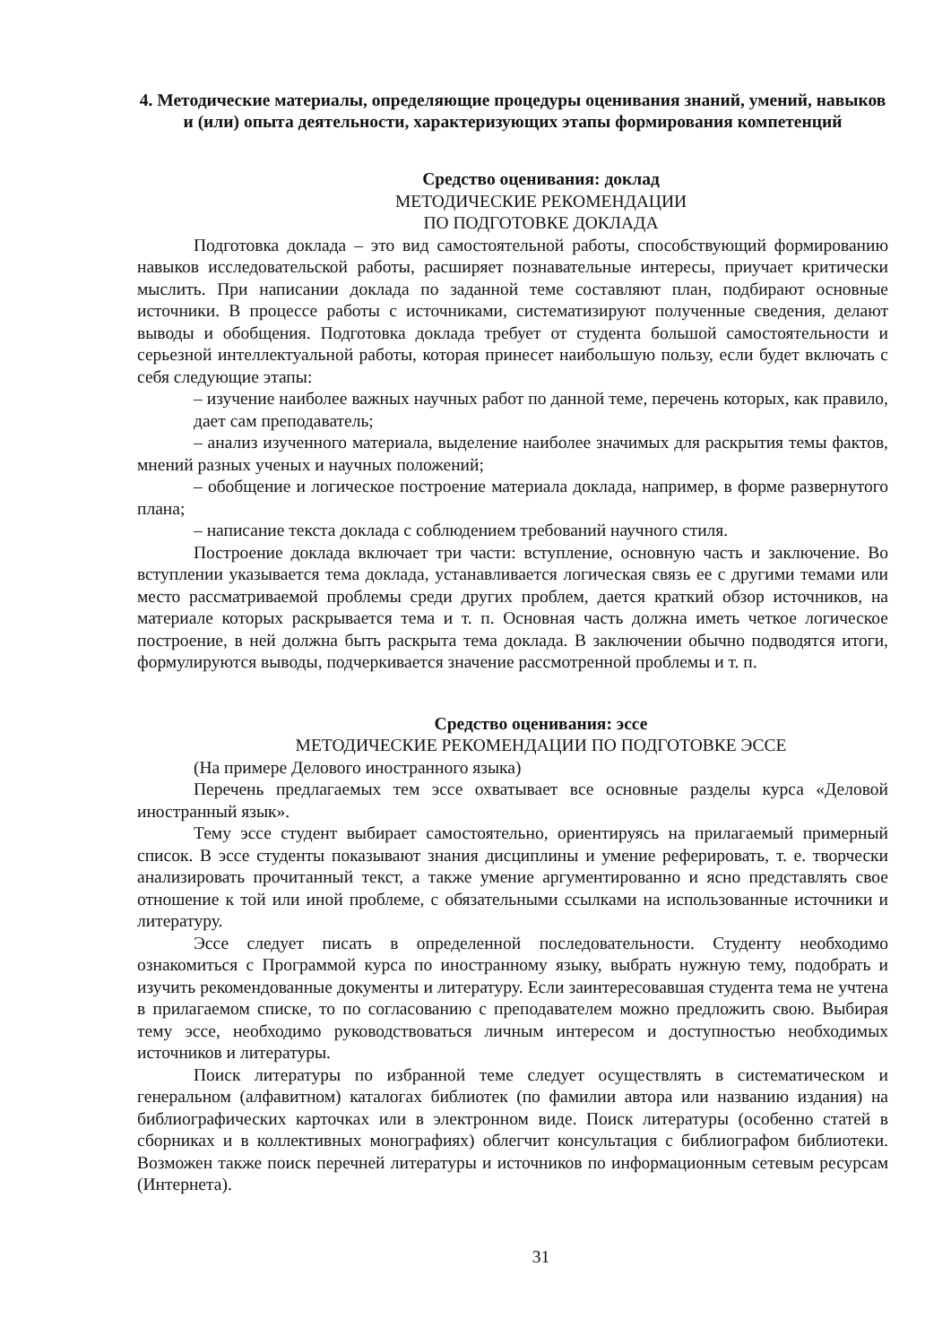4. Методические материалы, определяющие процедуры оценивания знаний, умений, навыков и (или) опыта деятельности, характеризующих этапы формирования компетенций
Средство оценивания: доклад
МЕТОДИЧЕСКИЕ РЕКОМЕНДАЦИИ
ПО ПОДГОТОВКЕ ДОКЛАДА
Подготовка доклада – это вид самостоятельной работы, способствующий формированию навыков исследовательской работы, расширяет познавательные интересы, приучает критически мыслить. При написании доклада по заданной теме составляют план, подбирают основные источники. В процессе работы с источниками, систематизируют полученные сведения, делают выводы и обобщения. Подготовка доклада требует от студента большой самостоятельности и серьезной интеллектуальной работы, которая принесет наибольшую пользу, если будет включать с себя следующие этапы:
– изучение наиболее важных научных работ по данной теме, перечень которых, как правило, дает сам преподаватель;
– анализ изученного материала, выделение наиболее значимых для раскрытия темы фактов, мнений разных ученых и научных положений;
– обобщение и логическое построение материала доклада, например, в форме развернутого плана;
– написание текста доклада с соблюдением требований научного стиля.
Построение доклада включает три части: вступление, основную часть и заключение. Во вступлении указывается тема доклада, устанавливается логическая связь ее с другими темами или место рассматриваемой проблемы среди других проблем, дается краткий обзор источников, на материале которых раскрывается тема и т. п. Основная часть должна иметь четкое логическое построение, в ней должна быть раскрыта тема доклада. В заключении обычно подводятся итоги, формулируются выводы, подчеркивается значение рассмотренной проблемы и т. п.
Средство оценивания: эссе
МЕТОДИЧЕСКИЕ РЕКОМЕНДАЦИИ ПО ПОДГОТОВКЕ ЭССЕ
(На примере Делового иностранного языка)
Перечень предлагаемых тем эссе охватывает все основные разделы курса «Деловой иностранный язык».
Тему эссе студент выбирает самостоятельно, ориентируясь на прилагаемый примерный список. В эссе студенты показывают знания дисциплины и умение реферировать, т. е. творчески анализировать прочитанный текст, а также умение аргументированно и ясно представлять свое отношение к той или иной проблеме, с обязательными ссылками на использованные источники и литературу.
Эссе следует писать в определенной последовательности. Студенту необходимо ознакомиться с Программой курса по иностранному языку, выбрать нужную тему, подобрать и изучить рекомендованные документы и литературу. Если заинтересовавшая студента тема не учтена в прилагаемом списке, то по согласованию с преподавателем можно предложить свою. Выбирая тему эссе, необходимо руководствоваться личным интересом и доступностью необходимых источников и литературы.
Поиск литературы по избранной теме следует осуществлять в систематическом и генеральном (алфавитном) каталогах библиотек (по фамилии автора или названию издания) на библиографических карточках или в электронном виде. Поиск литературы (особенно статей в сборниках и в коллективных монографиях) облегчит консультация с библиографом библиотеки. Возможен также поиск перечней литературы и источников по информационным сетевым ресурсам (Интернета).
31